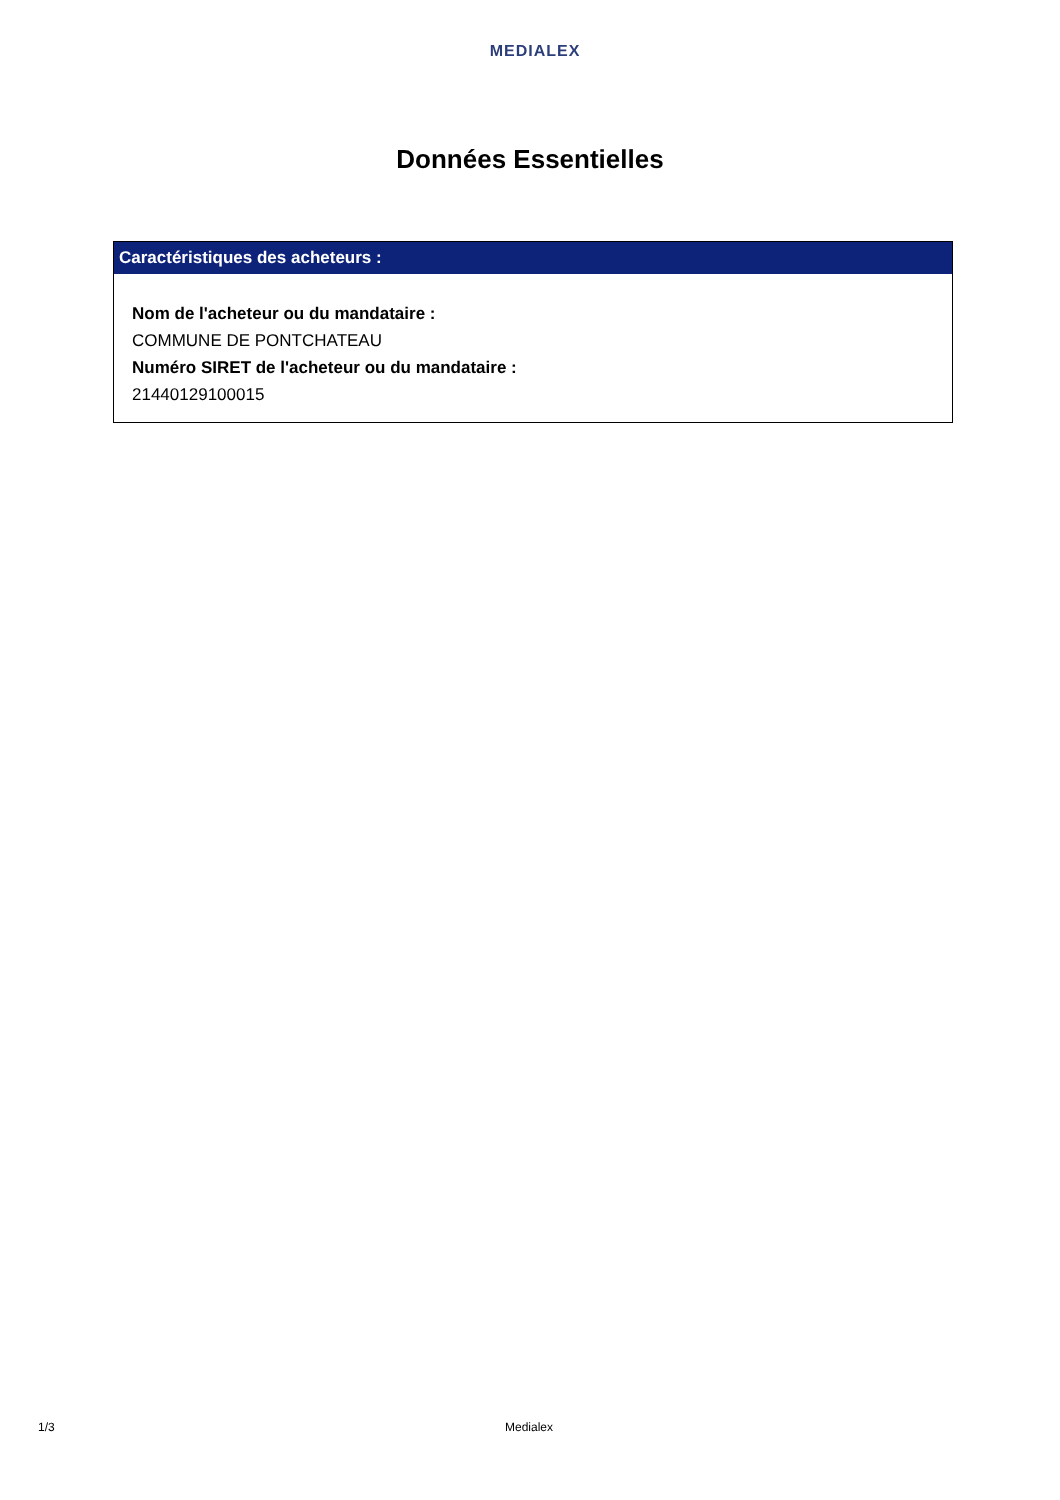MEDIALEX
Données Essentielles
Caractéristiques des acheteurs :
Nom de l'acheteur ou du mandataire :
COMMUNE DE PONTCHATEAU
Numéro SIRET de l'acheteur ou du mandataire :
21440129100015
1/3 Medialex